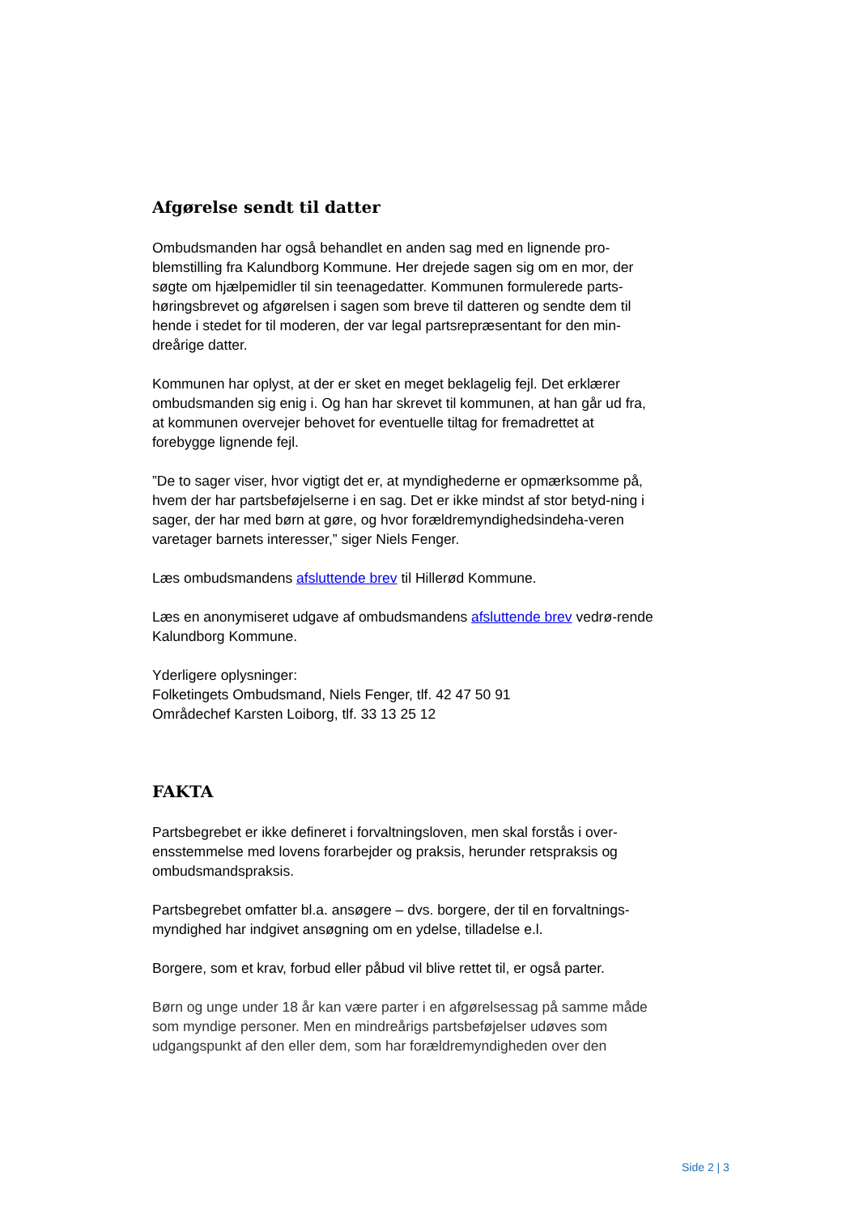Afgørelse sendt til datter
Ombudsmanden har også behandlet en anden sag med en lignende pro-blemstilling fra Kalundborg Kommune. Her drejede sagen sig om en mor, der søgte om hjælpemidler til sin teenagedatter. Kommunen formulerede parts-høringsbrevet og afgørelsen i sagen som breve til datteren og sendte dem til hende i stedet for til moderen, der var legal partsrepræsentant for den min-dreårige datter.
Kommunen har oplyst, at der er sket en meget beklagelig fejl. Det erklærer ombudsmanden sig enig i. Og han har skrevet til kommunen, at han går ud fra, at kommunen overvejer behovet for eventuelle tiltag for fremadrettet at forebygge lignende fejl.
”De to sager viser, hvor vigtigt det er, at myndighederne er opmærksomme på, hvem der har partsbeføjelserne i en sag. Det er ikke mindst af stor betyd-ning i sager, der har med børn at gøre, og hvor forældremyndighedsindeha-veren varetager barnets interesser,” siger Niels Fenger.
Læs ombudsmandens afsluttende brev til Hillerød Kommune.
Læs en anonymiseret udgave af ombudsmandens afsluttende brev vedrø-rende Kalundborg Kommune.
Yderligere oplysninger:
Folketingets Ombudsmand, Niels Fenger, tlf. 42 47 50 91
Områdechef Karsten Loiborg, tlf. 33 13 25 12
FAKTA
Partsbegrebet er ikke defineret i forvaltningsloven, men skal forstås i over-ensstemmelse med lovens forarbejder og praksis, herunder retspraksis og ombudsmandspraksis.
Partsbegrebet omfatter bl.a. ansøgere – dvs. borgere, der til en forvaltnings-myndighed har indgivet ansøgning om en ydelse, tilladelse e.l.
Borgere, som et krav, forbud eller påbud vil blive rettet til, er også parter.
Børn og unge under 18 år kan være parter i en afgørelsessag på samme måde som myndige personer. Men en mindreårigs partsbeføjelser udøves som udgangspunkt af den eller dem, som har forældremyndigheden over den
Side 2 | 3